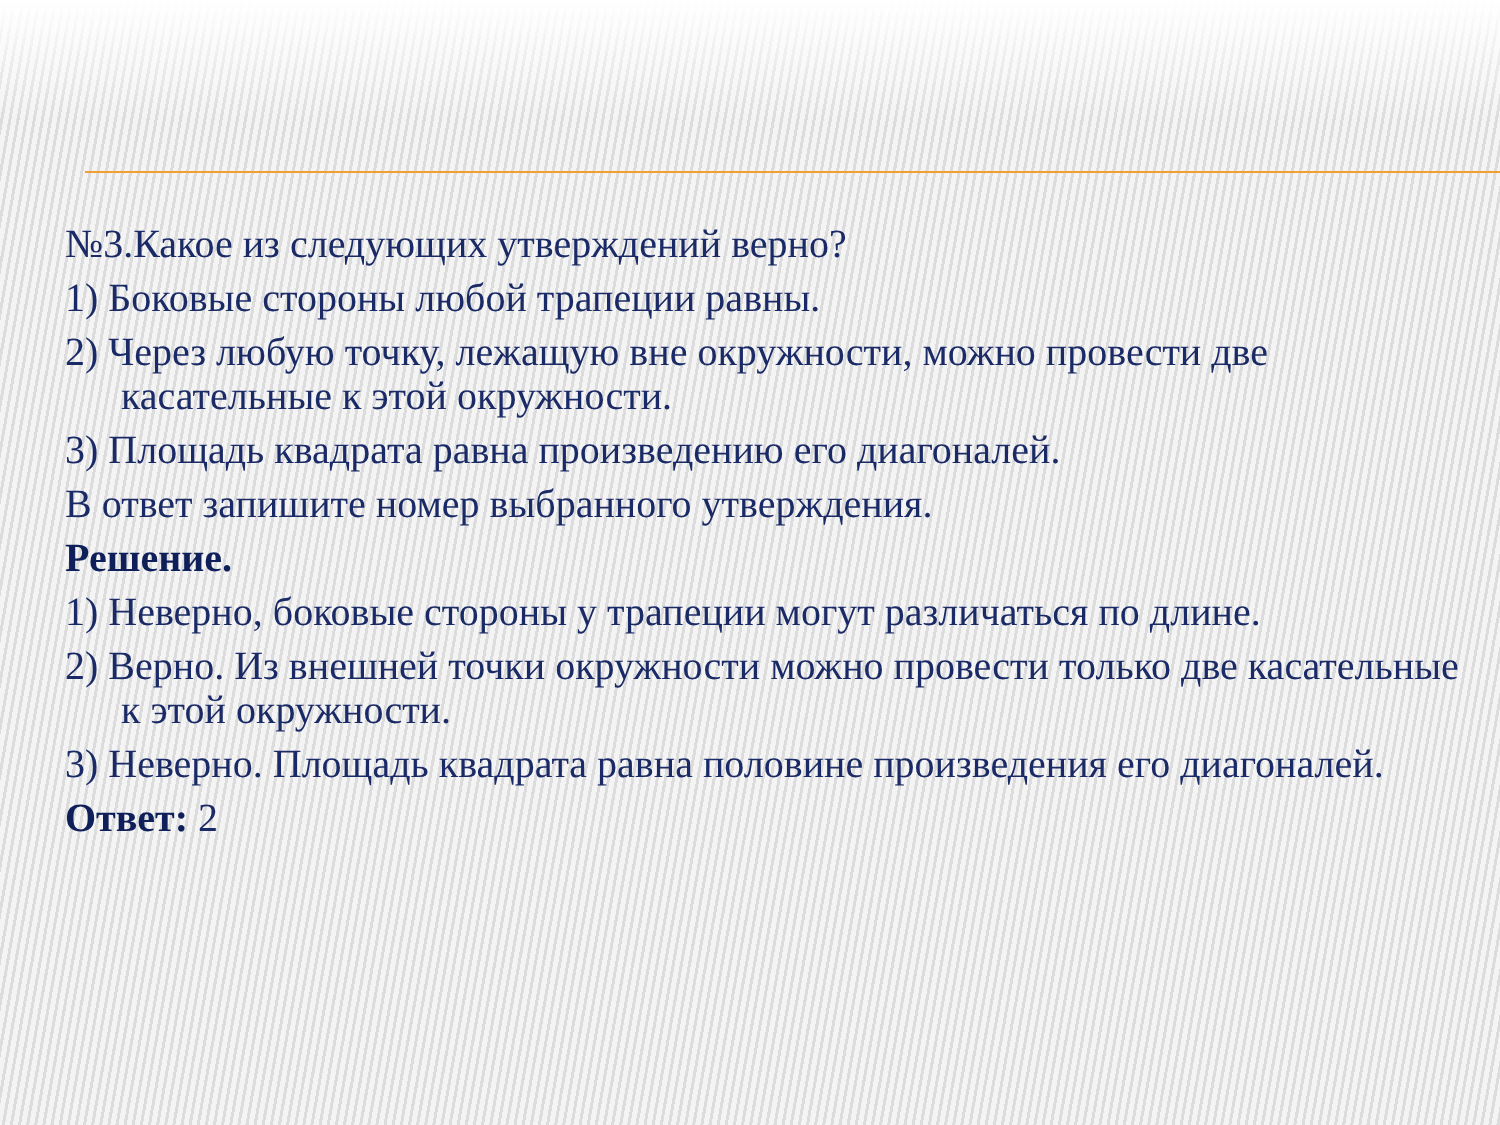№3.Какое из следующих утверждений верно?
1) Боковые стороны любой трапеции равны.
2) Через любую точку, лежащую вне окружности, можно провести две касательные к этой окружности.
3) Площадь квадрата равна произведению его диагоналей.
В ответ запишите номер выбранного утверждения.
Решение.
1) Неверно, боковые стороны у трапеции могут различаться по длине.
2) Верно. Из внешней точки окружности можно провести только две касательные к этой окружности.
3) Неверно. Площадь квадрата равна половине произведения его диагоналей.
Ответ: 2